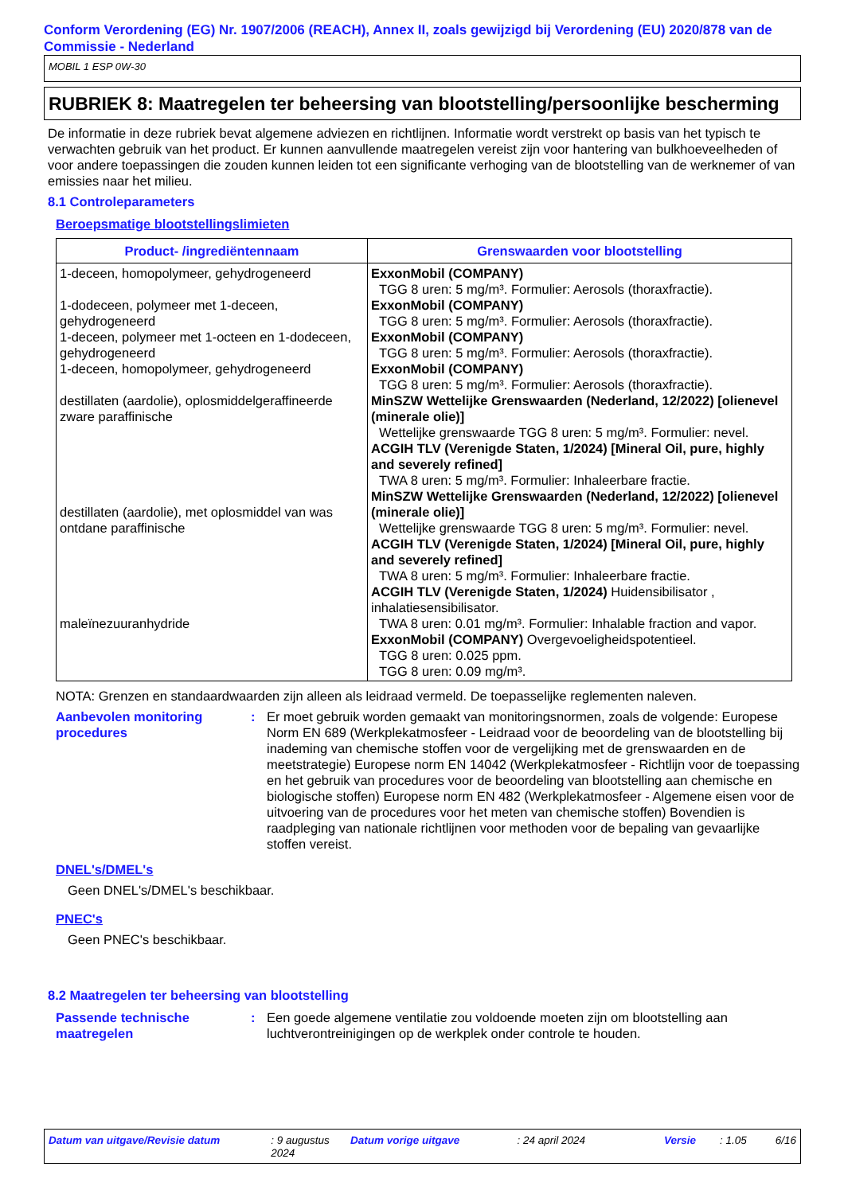Conform Verordening (EG) Nr. 1907/2006 (REACH), Annex II, zoals gewijzigd bij Verordening (EU) 2020/878 van de Commissie - Nederland
MOBIL 1 ESP 0W-30
RUBRIEK 8: Maatregelen ter beheersing van blootstelling/persoonlijke bescherming
De informatie in deze rubriek bevat algemene adviezen en richtlijnen. Informatie wordt verstrekt op basis van het typisch te verwachten gebruik van het product. Er kunnen aanvullende maatregelen vereist zijn voor hantering van bulkhoeveelheden of voor andere toepassingen die zouden kunnen leiden tot een significante verhoging van de blootstelling van de werknemer of van emissies naar het milieu.
8.1 Controleparameters
Beroepsmatige blootstellingslimieten
| Product- /ingrediëntennaam | Grenswaarden voor blootstelling |
| --- | --- |
| 1-deceen, homopolymeer, gehydrogeneerd 1-dodeceen, polymeer met 1-deceen, gehydrogeneerd 1-deceen, polymeer met 1-octeen en 1-dodeceen, gehydrogeneerd 1-deceen, homopolymeer, gehydrogeneerd destillaten (aardolie), oplosmiddelgeraffineerde zware paraffinische destillaten (aardolie), met oplosmiddel van was ontdane paraffinische maleïnezuuranhydride | ExxonMobil (COMPANY) TGG 8 uren: 5 mg/m³. Formulier: Aerosols (thoraxfractie). ExxonMobil (COMPANY) TGG 8 uren: 5 mg/m³. Formulier: Aerosols (thoraxfractie). ExxonMobil (COMPANY) TGG 8 uren: 5 mg/m³. Formulier: Aerosols (thoraxfractie). ExxonMobil (COMPANY) TGG 8 uren: 5 mg/m³. Formulier: Aerosols (thoraxfractie). MinSZW Wettelijke Grenswaarden (Nederland, 12/2022) [olienevel (minerale olie)] Wettelijke grenswaarde TGG 8 uren: 5 mg/m³. Formulier: nevel. ACGIH TLV (Verenigde Staten, 1/2024) [Mineral Oil, pure, highly and severely refined] TWA 8 uren: 5 mg/m³. Formulier: Inhaleerbare fractie. MinSZW Wettelijke Grenswaarden (Nederland, 12/2022) [olienevel (minerale olie)] Wettelijke grenswaarde TGG 8 uren: 5 mg/m³. Formulier: nevel. ACGIH TLV (Verenigde Staten, 1/2024) [Mineral Oil, pure, highly and severely refined] TWA 8 uren: 5 mg/m³. Formulier: Inhaleerbare fractie. ACGIH TLV (Verenigde Staten, 1/2024) Huidensibilisator , inhalatiesensibilisator. TWA 8 uren: 0.01 mg/m³. Formulier: Inhalable fraction and vapor. ExxonMobil (COMPANY) Overgevoeligheidspotentieel. TGG 8 uren: 0.025 ppm. TGG 8 uren: 0.09 mg/m³. |
NOTA: Grenzen en standaardwaarden zijn alleen als leidraad vermeld. De toepasselijke reglementen naleven.
Aanbevolen monitoring procedures
: Er moet gebruik worden gemaakt van monitoringsnormen, zoals de volgende: Europese Norm EN 689 (Werkplekatmosfeer - Leidraad voor de beoordeling van de blootstelling bij inademing van chemische stoffen voor de vergelijking met de grenswaarden en de meetstrategie) Europese norm EN 14042 (Werkplekatmosfeer - Richtlijn voor de toepassing en het gebruik van procedures voor de beoordeling van blootstelling aan chemische en biologische stoffen) Europese norm EN 482 (Werkplekatmosfeer - Algemene eisen voor de uitvoering van de procedures voor het meten van chemische stoffen) Bovendien is raadpleging van nationale richtlijnen voor methoden voor de bepaling van gevaarlijke stoffen vereist.
DNEL's/DMEL's
Geen DNEL's/DMEL's beschikbaar.
PNEC's
Geen PNEC's beschikbaar.
8.2 Maatregelen ter beheersing van blootstelling
Passende technische maatregelen
: Een goede algemene ventilatie zou voldoende moeten zijn om blootstelling aan luchtverontreinigingen op de werkplek onder controle te houden.
Datum van uitgave/Revisie datum: 9 augustus 2024 Datum vorige uitgave: 24 april 2024 Versie: 1.05 6/16